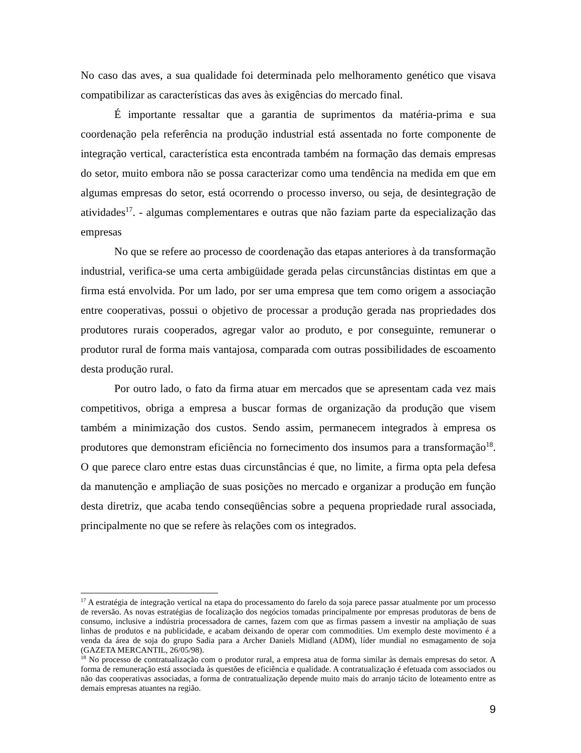No caso das aves, a sua qualidade foi determinada pelo melhoramento genético que visava compatibilizar as características das aves às exigências do mercado final.
É importante ressaltar que a garantia de suprimentos da matéria-prima e sua coordenação pela referência na produção industrial está assentada no forte componente de integração vertical, característica esta encontrada também na formação das demais empresas do setor, muito embora não se possa caracterizar como uma tendência na medida em que em algumas empresas do setor, está ocorrendo o processo inverso, ou seja, de desintegração de atividades<sup>17</sup>. - algumas complementares e outras que não faziam parte da especialização das empresas
No que se refere ao processo de coordenação das etapas anteriores à da transformação industrial, verifica-se uma certa ambigüidade gerada pelas circunstâncias distintas em que a firma está envolvida. Por um lado, por ser uma empresa que tem como origem a associação entre cooperativas, possui o objetivo de processar a produção gerada nas propriedades dos produtores rurais cooperados, agregar valor ao produto, e por conseguinte, remunerar o produtor rural de forma mais vantajosa, comparada com outras possibilidades de escoamento desta produção rural.
Por outro lado, o fato da firma atuar em mercados que se apresentam cada vez mais competitivos, obriga a empresa a buscar formas de organização da produção que visem também a minimização dos custos. Sendo assim, permanecem integrados à empresa os produtores que demonstram eficiência no fornecimento dos insumos para a transformação<sup>18</sup>. O que parece claro entre estas duas circunstâncias é que, no limite, a firma opta pela defesa da manutenção e ampliação de suas posições no mercado e organizar a produção em função desta diretriz, que acaba tendo conseqüências sobre a pequena propriedade rural associada, principalmente no que se refere às relações com os integrados.
<sup>17</sup> A estratégia de integração vertical na etapa do processamento do farelo da soja parece passar atualmente por um processo de reversão. As novas estratégias de focalização dos negócios tomadas principalmente por empresas produtoras de bens de consumo, inclusive a indústria processadora de carnes, fazem com que as firmas passem a investir na ampliação de suas linhas de produtos e na publicidade, e acabam deixando de operar com commodities. Um exemplo deste movimento é a venda da área de soja do grupo Sadia para a Archer Daniels Midland (ADM), líder mundial no esmagamento de soja (GAZETA MERCANTIL, 26/05/98).
<sup>18</sup> No processo de contratualização com o produtor rural, a empresa atua de forma similar às demais empresas do setor. A forma de remuneração está associada às questões de eficiência e qualidade. A contratualização é efetuada com associados ou não das cooperativas associadas, a forma de contratualização depende muito mais do arranjo tácito de loteamento entre as demais empresas atuantes na região.
9